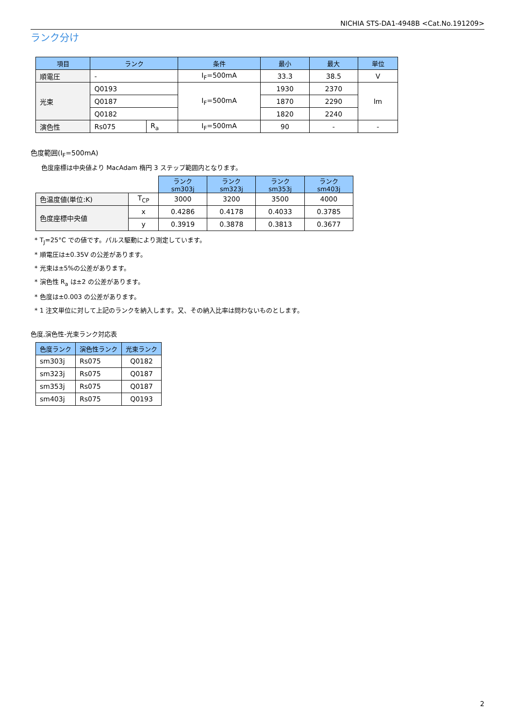NICHIA STS-DA1-4948B <Cat.No.191209>
ランク分け
| 項目 | ランク | | 条件 | 最小 | 最大 | 単位 |
| --- | --- | --- | --- | --- | --- | --- |
| 順電圧 | - | | I<sub>F</sub>=500mA | 33.3 | 38.5 | V |
| 光束 | Q0193 | | I<sub>F</sub>=500mA | 1930 | 2370 | lm |
| | Q0187 | | | 1870 | 2290 | |
| | Q0182 | | | 1820 | 2240 | |
| 演色性 | Rs075 | R<sub>a</sub> | I<sub>F</sub>=500mA | 90 | - | - |
色度範囲(I<sub>F</sub>=500mA)
色度座標は中央値より MacAdam 楕円 3 ステップ範囲内となります。
| | | ランク sm303j | ランク sm323j | ランク sm353j | ランク sm403j |
| 色温度値(単位:K) | T<sub>CP</sub> | 3000 | 3200 | 3500 | 4000 |
| 色度座標中央値 | x | 0.4286 | 0.4178 | 0.4033 | 0.3785 |
| | y | 0.3919 | 0.3878 | 0.3813 | 0.3677 |
* T<sub>J</sub>=25°C での値です。パルス駆動により測定しています。
* 順電圧は±0.35V の公差があります。
* 光束は±5%の公差があります。
* 演色性 R<sub>a</sub> は±2 の公差があります。
* 色度は±0.003 の公差があります。
* 1 注文単位に対して上記のランクを納入します。又、その納入比率は問わないものとします。
色度,演色性-光束ランク対応表
| 色度ランク | 演色性ランク | 光束ランク |
| --- | --- | --- |
| sm303j | Rs075 | Q0182 |
| sm323j | Rs075 | Q0187 |
| sm353j | Rs075 | Q0187 |
| sm403j | Rs075 | Q0193 |
2